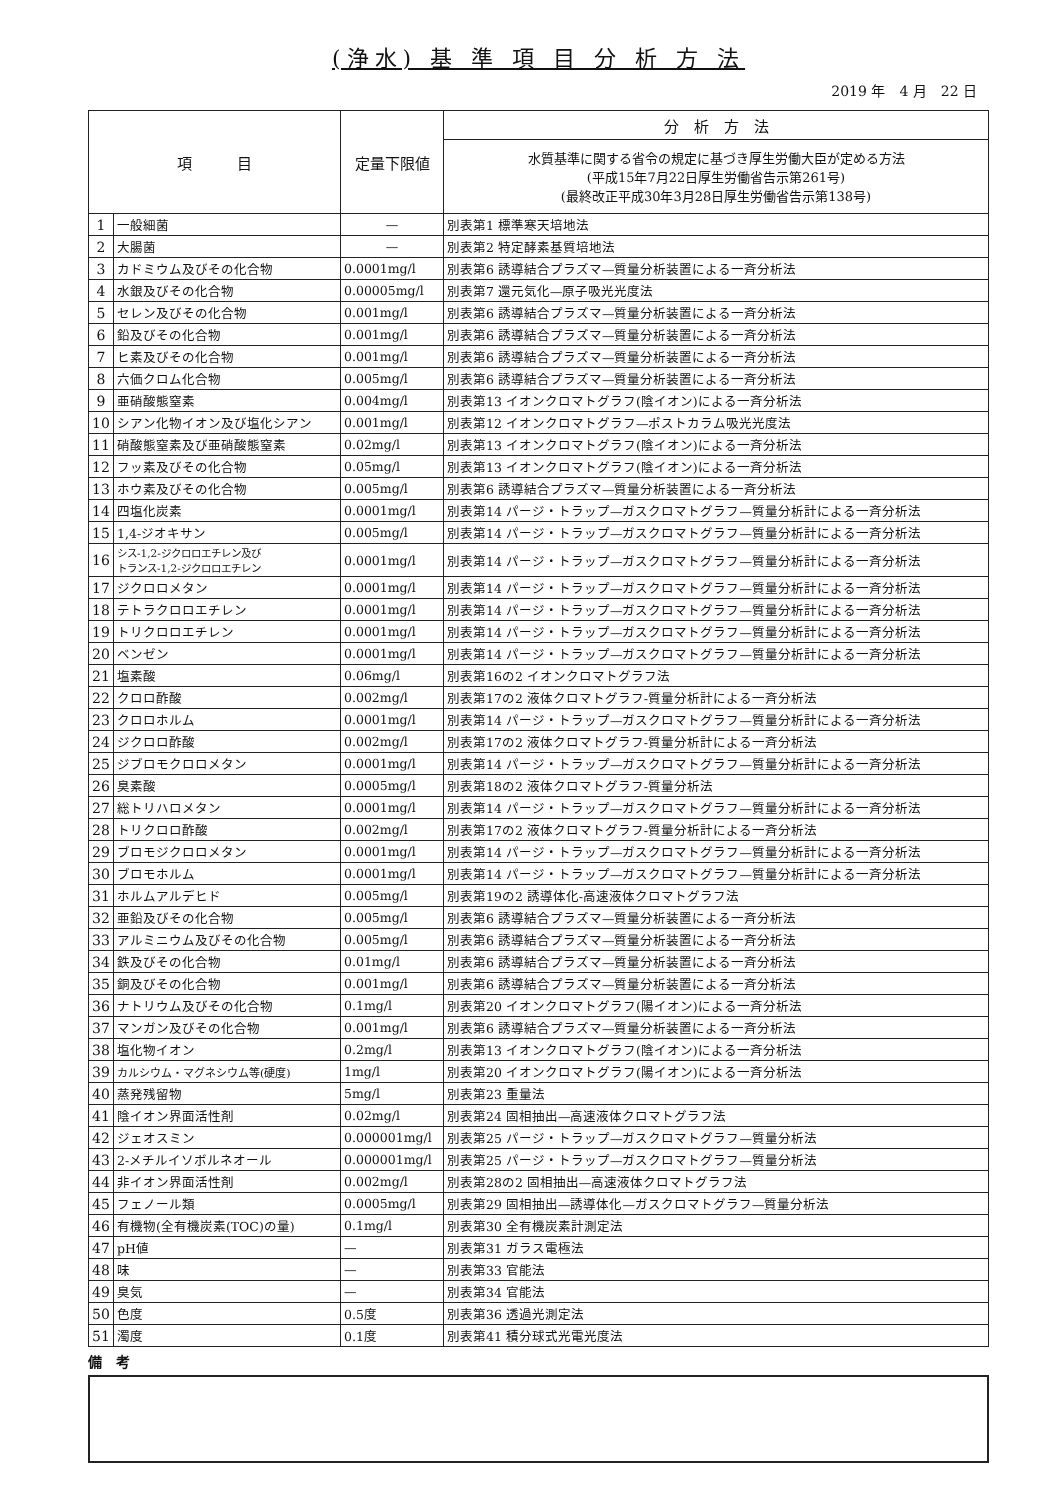(浄水) 基 準 項 目 分 析 方 法
2019 年　4 月　22 日
| 項 目 | | 定量下限値 | 分 析 方 法 |
| --- | --- | --- | --- |
| | | | 水質基準に関する省令の規定に基づき厚生労働大臣が定める方法 (平成15年7月22日厚生労働省告示第261号) (最終改正平成30年3月28日厚生労働省告示第138号) |
| 1 | 一般細菌 | — | 別表第1 標準寒天培地法 |
| 2 | 大腸菌 | — | 別表第2 特定酵素基質培地法 |
| 3 | カドミウム及びその化合物 | 0.0001mg/l | 別表第6 誘導結合プラズマ—質量分析装置による一斉分析法 |
| 4 | 水銀及びその化合物 | 0.00005mg/l | 別表第7 還元気化—原子吸光光度法 |
| 5 | セレン及びその化合物 | 0.001mg/l | 別表第6 誘導結合プラズマ—質量分析装置による一斉分析法 |
| 6 | 鉛及びその化合物 | 0.001mg/l | 別表第6 誘導結合プラズマ—質量分析装置による一斉分析法 |
| 7 | ヒ素及びその化合物 | 0.001mg/l | 別表第6 誘導結合プラズマ—質量分析装置による一斉分析法 |
| 8 | 六価クロム化合物 | 0.005mg/l | 別表第6 誘導結合プラズマ—質量分析装置による一斉分析法 |
| 9 | 亜硝酸態窒素 | 0.004mg/l | 別表第13 イオンクロマトグラフ(陰イオン)による一斉分析法 |
| 10 | シアン化物イオン及び塩化シアン | 0.001mg/l | 別表第12 イオンクロマトグラフ—ポストカラム吸光光度法 |
| 11 | 硝酸態窒素及び亜硝酸態窒素 | 0.02mg/l | 別表第13 イオンクロマトグラフ(陰イオン)による一斉分析法 |
| 12 | フッ素及びその化合物 | 0.05mg/l | 別表第13 イオンクロマトグラフ(陰イオン)による一斉分析法 |
| 13 | ホウ素及びその化合物 | 0.005mg/l | 別表第6 誘導結合プラズマ—質量分析装置による一斉分析法 |
| 14 | 四塩化炭素 | 0.0001mg/l | 別表第14 パージ・トラップ—ガスクロマトグラフ—質量分析計による一斉分析法 |
| 15 | 1,4-ジオキサン | 0.005mg/l | 別表第14 パージ・トラップ—ガスクロマトグラフ—質量分析計による一斉分析法 |
| 16 | シス-1,2-ジクロロエチレン及び トランス-1,2-ジクロロエチレン | 0.0001mg/l | 別表第14 パージ・トラップ—ガスクロマトグラフ—質量分析計による一斉分析法 |
| 17 | ジクロロメタン | 0.0001mg/l | 別表第14 パージ・トラップ—ガスクロマトグラフ—質量分析計による一斉分析法 |
| 18 | テトラクロロエチレン | 0.0001mg/l | 別表第14 パージ・トラップ—ガスクロマトグラフ—質量分析計による一斉分析法 |
| 19 | トリクロロエチレン | 0.0001mg/l | 別表第14 パージ・トラップ—ガスクロマトグラフ—質量分析計による一斉分析法 |
| 20 | ベンゼン | 0.0001mg/l | 別表第14 パージ・トラップ—ガスクロマトグラフ—質量分析計による一斉分析法 |
| 21 | 塩素酸 | 0.06mg/l | 別表第16の2 イオンクロマトグラフ法 |
| 22 | クロロ酢酸 | 0.002mg/l | 別表第17の2 液体クロマトグラフ-質量分析計による一斉分析法 |
| 23 | クロロホルム | 0.0001mg/l | 別表第14 パージ・トラップ—ガスクロマトグラフ—質量分析計による一斉分析法 |
| 24 | ジクロロ酢酸 | 0.002mg/l | 別表第17の2 液体クロマトグラフ-質量分析計による一斉分析法 |
| 25 | ジブロモクロロメタン | 0.0001mg/l | 別表第14 パージ・トラップ—ガスクロマトグラフ—質量分析計による一斉分析法 |
| 26 | 臭素酸 | 0.0005mg/l | 別表第18の2 液体クロマトグラフ-質量分析法 |
| 27 | 総トリハロメタン | 0.0001mg/l | 別表第14 パージ・トラップ—ガスクロマトグラフ—質量分析計による一斉分析法 |
| 28 | トリクロロ酢酸 | 0.002mg/l | 別表第17の2 液体クロマトグラフ-質量分析計による一斉分析法 |
| 29 | ブロモジクロロメタン | 0.0001mg/l | 別表第14 パージ・トラップ—ガスクロマトグラフ—質量分析計による一斉分析法 |
| 30 | ブロモホルム | 0.0001mg/l | 別表第14 パージ・トラップ—ガスクロマトグラフ—質量分析計による一斉分析法 |
| 31 | ホルムアルデヒド | 0.005mg/l | 別表第19の2 誘導体化-高速液体クロマトグラフ法 |
| 32 | 亜鉛及びその化合物 | 0.005mg/l | 別表第6 誘導結合プラズマ—質量分析装置による一斉分析法 |
| 33 | アルミニウム及びその化合物 | 0.005mg/l | 別表第6 誘導結合プラズマ—質量分析装置による一斉分析法 |
| 34 | 鉄及びその化合物 | 0.01mg/l | 別表第6 誘導結合プラズマ—質量分析装置による一斉分析法 |
| 35 | 銅及びその化合物 | 0.001mg/l | 別表第6 誘導結合プラズマ—質量分析装置による一斉分析法 |
| 36 | ナトリウム及びその化合物 | 0.1mg/l | 別表第20 イオンクロマトグラフ(陽イオン)による一斉分析法 |
| 37 | マンガン及びその化合物 | 0.001mg/l | 別表第6 誘導結合プラズマ—質量分析装置による一斉分析法 |
| 38 | 塩化物イオン | 0.2mg/l | 別表第13 イオンクロマトグラフ(陰イオン)による一斉分析法 |
| 39 | カルシウム・マグネシウム等(硬度) | 1mg/l | 別表第20 イオンクロマトグラフ(陽イオン)による一斉分析法 |
| 40 | 蒸発残留物 | 5mg/l | 別表第23 重量法 |
| 41 | 陰イオン界面活性剤 | 0.02mg/l | 別表第24 固相抽出—高速液体クロマトグラフ法 |
| 42 | ジェオスミン | 0.000001mg/l | 別表第25 パージ・トラップ—ガスクロマトグラフ—質量分析法 |
| 43 | 2-メチルイソボルネオール | 0.000001mg/l | 別表第25 パージ・トラップ—ガスクロマトグラフ—質量分析法 |
| 44 | 非イオン界面活性剤 | 0.002mg/l | 別表第28の2 固相抽出—高速液体クロマトグラフ法 |
| 45 | フェノール類 | 0.0005mg/l | 別表第29 固相抽出—誘導体化—ガスクロマトグラフ—質量分析法 |
| 46 | 有機物(全有機炭素(TOC)の量) | 0.1mg/l | 別表第30 全有機炭素計測定法 |
| 47 | pH値 | — | 別表第31 ガラス電極法 |
| 48 | 味 | — | 別表第33 官能法 |
| 49 | 臭気 | — | 別表第34 官能法 |
| 50 | 色度 | 0.5度 | 別表第36 透過光測定法 |
| 51 | 濁度 | 0.1度 | 別表第41 積分球式光電光度法 |
備　考